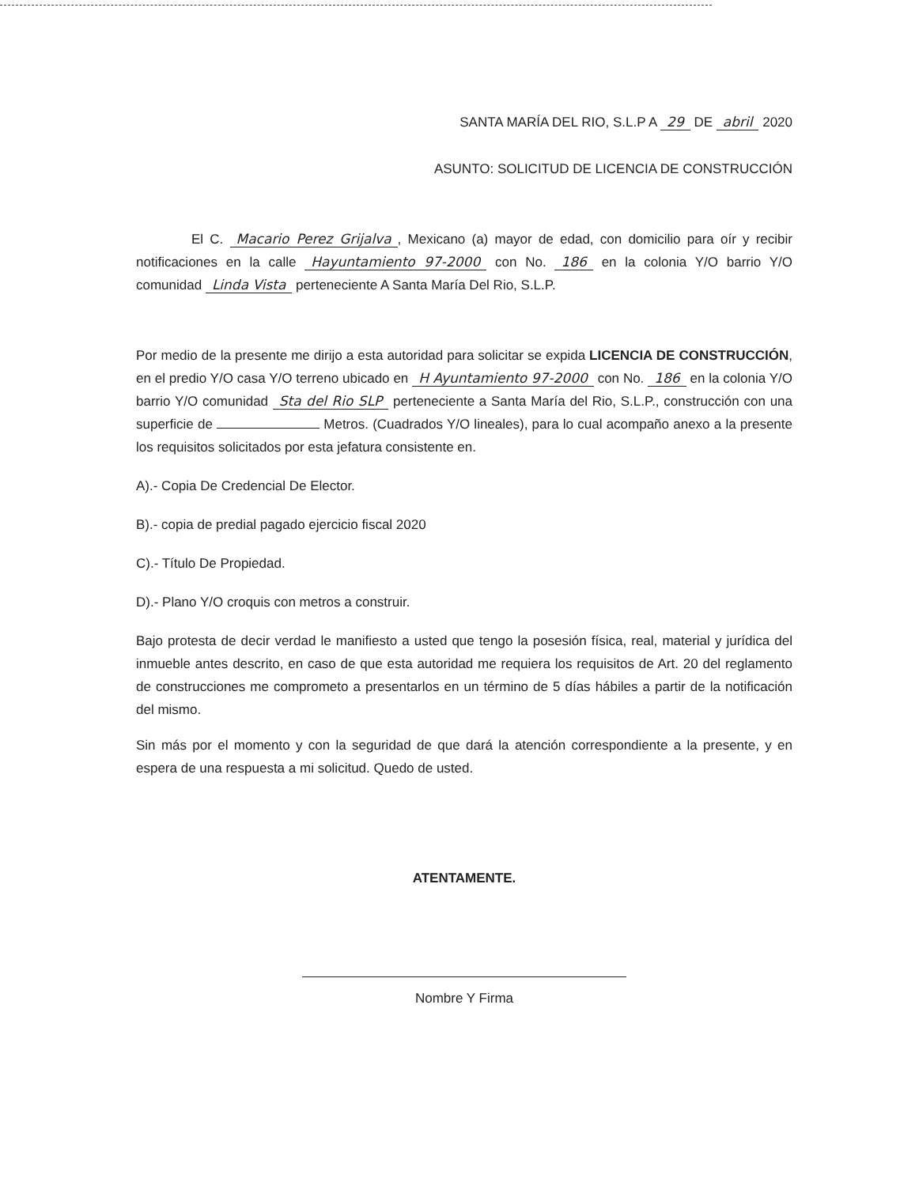SANTA MARÍA DEL RIO, S.L.P A 29 DE abril 2020
ASUNTO: SOLICITUD DE LICENCIA DE CONSTRUCCIÓN
El C. Macario Perez Grijalva, Mexicano (a) mayor de edad, con domicilio para oír y recibir notificaciones en la calle Hayuntamiento 97-2000 con No. 186 en la colonia Y/O barrio Y/O comunidad Linda Vista perteneciente A Santa María Del Rio, S.L.P.
Por medio de la presente me dirijo a esta autoridad para solicitar se expida LICENCIA DE CONSTRUCCIÓN, en el predio Y/O casa Y/O terreno ubicado en H Ayuntamiento 97-2000 con No. 186 en la colonia Y/O barrio Y/O comunidad Sta del Rio SLP perteneciente a Santa María del Rio, S.L.P., construcción con una superficie de Metros. (Cuadrados Y/O lineales), para lo cual acompaño anexo a la presente los requisitos solicitados por esta jefatura consistente en.
A).- Copia De Credencial De Elector.
B).- copia de predial pagado ejercicio fiscal 2020
C).- Título De Propiedad.
D).- Plano Y/O croquis con metros a construir.
Bajo protesta de decir verdad le manifiesto a usted que tengo la posesión física, real, material y jurídica del inmueble antes descrito, en caso de que esta autoridad me requiera los requisitos de Art. 20 del reglamento de construcciones me comprometo a presentarlos en un término de 5 días hábiles a partir de la notificación del mismo.
Sin más por el momento y con la seguridad de que dará la atención correspondiente a la presente, y en espera de una respuesta a mi solicitud. Quedo de usted.
ATENTAMENTE.
Nombre Y Firma